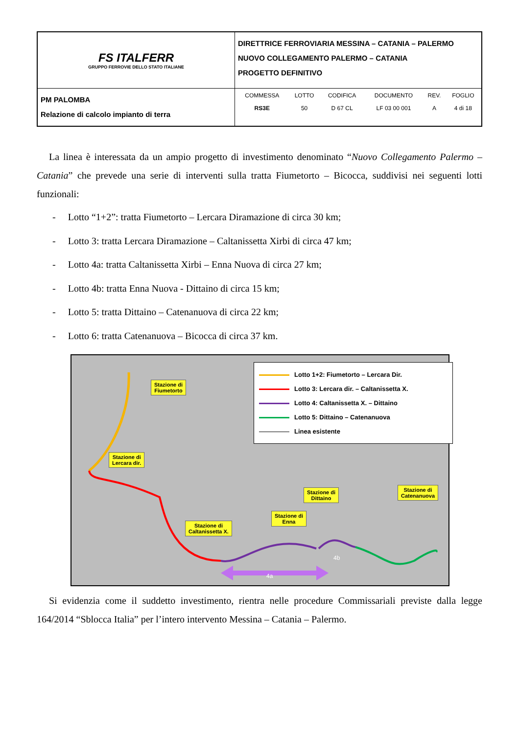| FS ITALFERR GRUPPO FERROVIE DELLO STATO ITALIANE | DIRETTRICE FERROVIARIA MESSINA – CATANIA – PALERMO NUOVO COLLEGAMENTO PALERMO – CATANIA PROGETTO DEFINITIVO |
| PM PALOMBA Relazione di calcolo impianto di terra | / COMMESSA / LOTTO / CODIFICA / DOCUMENTO / REV. / FOGLIO / / --- / --- / --- / --- / --- / --- / / RS3E / 50 / D 67 CL / LF 03 00 001 / A / 4 di 18 / |
La linea è interessata da un ampio progetto di investimento denominato “Nuovo Collegamento Palermo – Catania” che prevede una serie di interventi sulla tratta Fiumetorto – Bicocca, suddivisi nei seguenti lotti funzionali:
- Lotto “1+2”: tratta Fiumetorto – Lercara Diramazione di circa 30 km;
- Lotto 3: tratta Lercara Diramazione – Caltanissetta Xirbi di circa 47 km;
- Lotto 4a: tratta Caltanissetta Xirbi – Enna Nuova di circa 27 km;
- Lotto 4b: tratta Enna Nuova - Dittaino di circa 15 km;
- Lotto 5: tratta Dittaino – Catenanuova di circa 22 km;
- Lotto 6: tratta Catenanuova – Bicocca di circa 37 km.
4a
4b
Lotto 1+2: Fiumetorto – Lercara Dir.
Lotto 3: Lercara dir. – Caltanissetta X.
Lotto 4: Caltanissetta X. – Dittaino
Lotto 5: Dittaino – Catenanuova
Linea esistente
Stazione di
Fiumetorto
Stazione di
Lercara dir.
Stazione di
Caltanissetta X.
Stazione di
Enna
Stazione di
Dittaino
Stazione di
Catenanuova
Si evidenzia come il suddetto investimento, rientra nelle procedure Commissariali previste dalla legge 164/2014 “Sblocca Italia” per l’intero intervento Messina – Catania – Palermo.